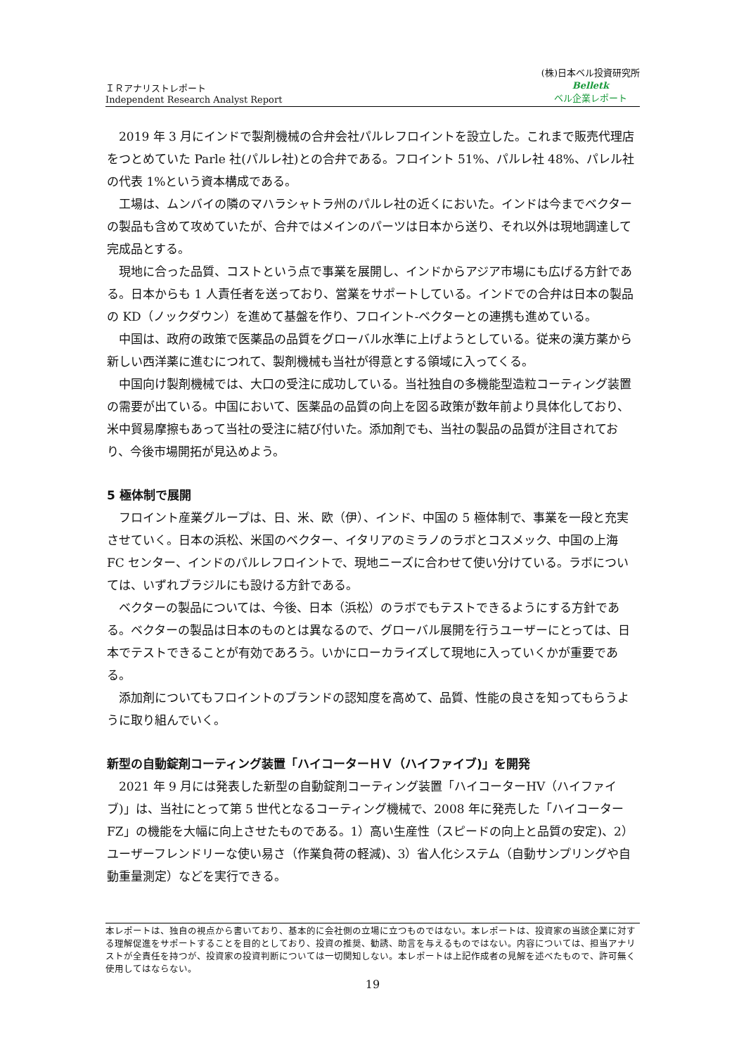ＩＲアナリストレポート
Independent Research Analyst Report
(株)日本ベル投資研究所
Belletk
ベル企業レポート
2019 年 3 月にインドで製剤機械の合弁会社パルレフロイントを設立した。これまで販売代理店をつとめていた Parle 社(パルレ社)との合弁である。フロイント 51%、パルレ社 48%、パレル社の代表 1%という資本構成である。
工場は、ムンバイの隣のマハラシャトラ州のパルレ社の近くにおいた。インドは今までベクターの製品も含めて攻めていたが、合弁ではメインのパーツは日本から送り、それ以外は現地調達して完成品とする。
現地に合った品質、コストという点で事業を展開し、インドからアジア市場にも広げる方針である。日本からも 1 人責任者を送っており、営業をサポートしている。インドでの合弁は日本の製品の KD（ノックダウン）を進めて基盤を作り、フロイント-ベクターとの連携も進めている。
中国は、政府の政策で医薬品の品質をグローバル水準に上げようとしている。従来の漢方薬から新しい西洋薬に進むにつれて、製剤機械も当社が得意とする領域に入ってくる。
中国向け製剤機械では、大口の受注に成功している。当社独自の多機能型造粒コーティング装置の需要が出ている。中国において、医薬品の品質の向上を図る政策が数年前より具体化しており、米中貿易摩擦もあって当社の受注に結び付いた。添加剤でも、当社の製品の品質が注目されており、今後市場開拓が見込めよう。
5 極体制で展開
フロイント産業グループは、日、米、欧（伊）、インド、中国の 5 極体制で、事業を一段と充実させていく。日本の浜松、米国のベクター、イタリアのミラノのラボとコスメック、中国の上海 FC センター、インドのパルレフロイントで、現地ニーズに合わせて使い分けている。ラボについては、いずれブラジルにも設ける方針である。
ベクターの製品については、今後、日本（浜松）のラボでもテストできるようにする方針である。ベクターの製品は日本のものとは異なるので、グローバル展開を行うユーザーにとっては、日本でテストできることが有効であろう。いかにローカライズして現地に入っていくかが重要である。
添加剤についてもフロイントのブランドの認知度を高めて、品質、性能の良さを知ってもらうように取り組んでいく。
新型の自動錠剤コーティング装置「ハイコーターＨＶ（ハイファイブ)」を開発
2021 年 9 月には発表した新型の自動錠剤コーティング装置「ハイコーターHV（ハイファイブ)」は、当社にとって第 5 世代となるコーティング機械で、2008 年に発売した「ハイコーターFZ」の機能を大幅に向上させたものである。1）高い生産性（スピードの向上と品質の安定)、2）ユーザーフレンドリーな使い易さ（作業負荷の軽減)、3）省人化システム（自動サンプリングや自動重量測定）などを実行できる。
本レポートは、独自の視点から書いており、基本的に会社側の立場に立つものではない。本レポートは、投資家の当該企業に対する理解促進をサポートすることを目的としており、投資の推奨、勧誘、助言を与えるものではない。内容については、担当アナリストが全責任を持つが、投資家の投資判断については一切関知しない。本レポートは上記作成者の見解を述べたもので、許可無く使用してはならない。
19